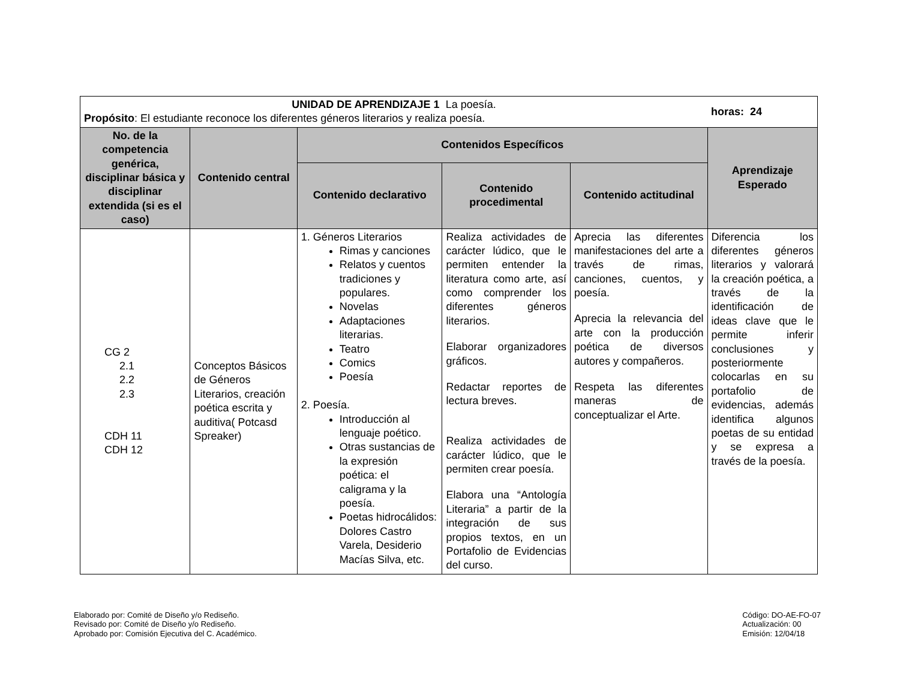| UNIDAD DE APRENDIZAJE 1 La poesía. Propósito : El estudiante reconoce los diferentes géneros literarios y realiza poesía. | | | | | horas: 24 |
| No. de la competencia genérica, disciplinar básica y disciplinar extendida (si es el caso) | Contenido central | Contenidos Específicos | | | Aprendizaje Esperado |
| | | Contenido declarativo | Contenido procedimental | Contenido actitudinal | |
| CG 2 2.1 2.2 2.3 CDH 11 CDH 12 | Conceptos Básicos de Géneros Literarios, creación poética escrita y auditiva( Potcasd Spreaker) | 1. Géneros Literarios Rimas y canciones Relatos y cuentos tradiciones y populares. Novelas Adaptaciones literarias. Teatro Comics Poesía 2. Poesía. Introducción al lenguaje poético. Otras sustancias de la expresión poética: el caligrama y la poesía. Poetas hidrocálidos: Dolores Castro Varela, Desiderio Macías Silva, etc. | Realiza actividades de carácter lúdico, que le permiten entender la literatura como arte, así como comprender los diferentes géneros literarios. Elaborar organizadores gráficos. Redactar reportes de lectura breves. Realiza actividades de carácter lúdico, que le permiten crear poesía. Elabora una “Antología Literaria” a partir de la integración de sus propios textos, en un Portafolio de Evidencias del curso. | Aprecia las diferentes manifestaciones del arte a través de rimas, canciones, cuentos, y poesía. Aprecia la relevancia del arte con la producción poética de diversos autores y compañeros. Respeta las diferentes maneras de conceptualizar el Arte. | Diferencia los diferentes géneros literarios y valorará la creación poética, a través de la identificación de ideas clave que le permite inferir conclusiones y posteriormente colocarlas en su portafolio de evidencias, además identifica algunos poetas de su entidad y se expresa a través de la poesía. |
Elaborado por: Comité de Diseño y/o Rediseño.
Revisado por: Comité de Diseño y/o Rediseño.
Aprobado por: Comisión Ejecutiva del C. Académico.
Código: DO-AE-FO-07
Actualización: 00
Emisión: 12/04/18